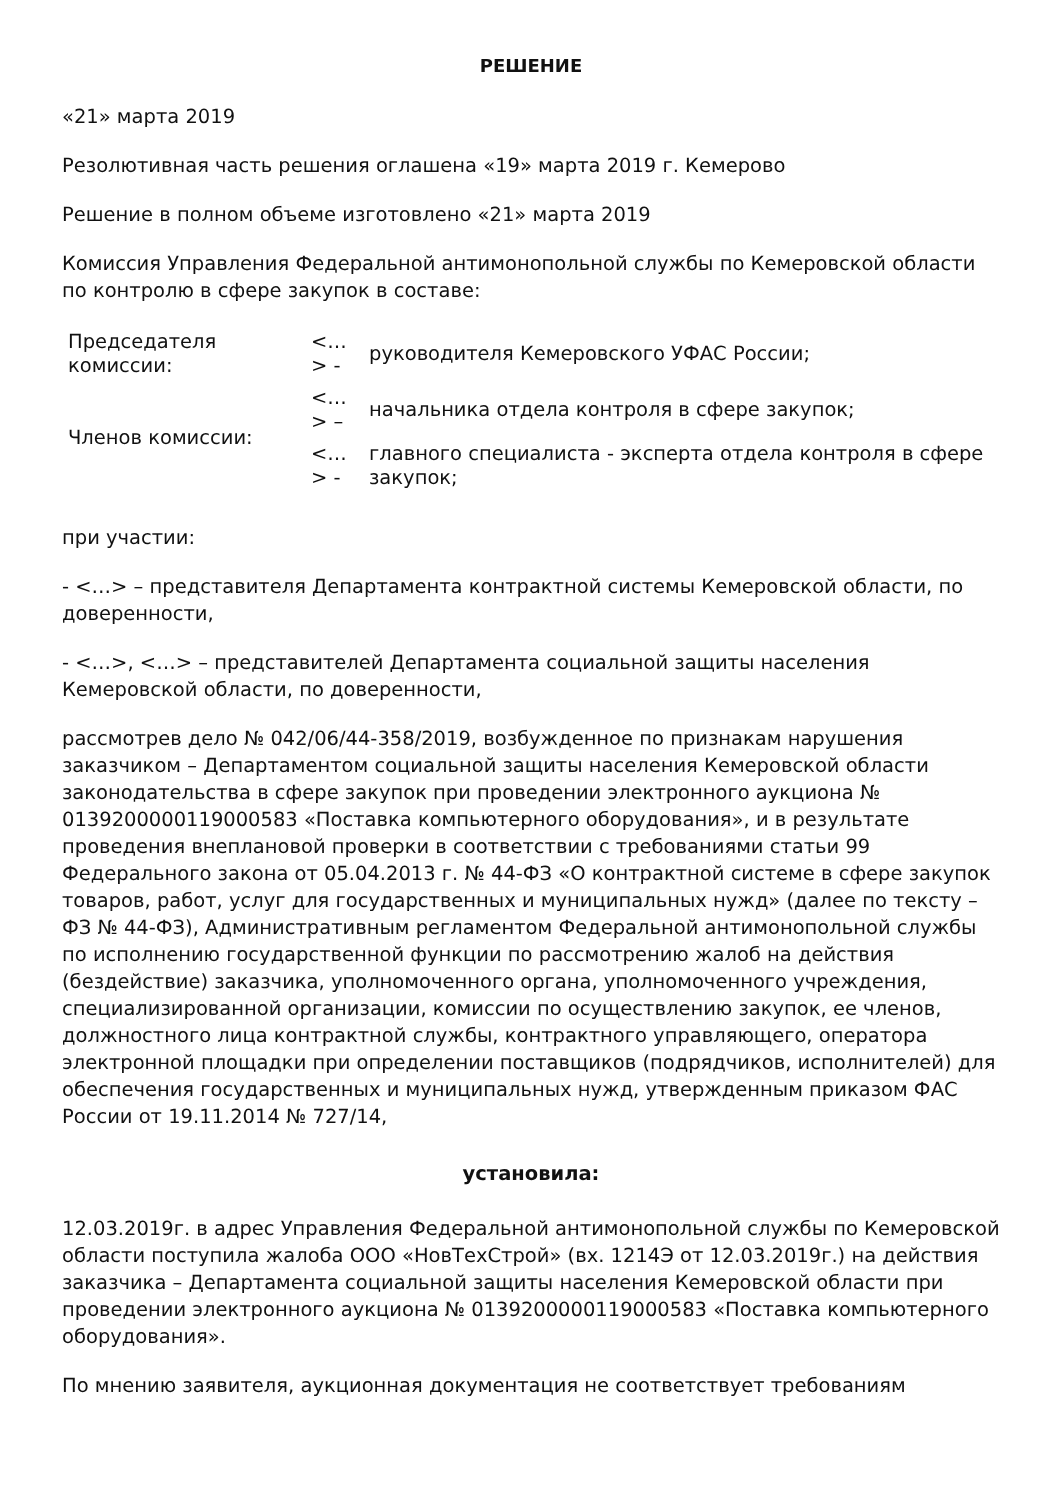РЕШЕНИЕ
«21» марта 2019
Резолютивная часть решения оглашена «19» марта 2019 г. Кемерово
Решение в полном объеме изготовлено «21» марта 2019
Комиссия Управления Федеральной антимонопольной службы по Кемеровской области по контролю в сфере закупок в составе:
| Председателя комиссии: | <…> - | руководителя Кемеровского УФАС России; |
| Членов комиссии: | <…> – | начальника отдела контроля в сфере закупок; |
| | <…> - | главного специалиста - эксперта отдела контроля в сфере закупок; |
при участии:
- <…> – представителя Департамента контрактной системы Кемеровской области, по доверенности,
- <…>, <…> – представителей Департамента социальной защиты населения Кемеровской области, по доверенности,
рассмотрев дело № 042/06/44-358/2019, возбужденное по признакам нарушения заказчиком – Департаментом социальной защиты населения Кемеровской области законодательства в сфере закупок при проведении электронного аукциона № 0139200000119000583 «Поставка компьютерного оборудования», и в результате проведения внеплановой проверки в соответствии с требованиями статьи 99 Федерального закона от 05.04.2013 г. № 44-ФЗ «О контрактной системе в сфере закупок товаров, работ, услуг для государственных и муниципальных нужд» (далее по тексту – ФЗ № 44-ФЗ), Административным регламентом Федеральной антимонопольной службы по исполнению государственной функции по рассмотрению жалоб на действия (бездействие) заказчика, уполномоченного органа, уполномоченного учреждения, специализированной организации, комиссии по осуществлению закупок, ее членов, должностного лица контрактной службы, контрактного управляющего, оператора электронной площадки при определении поставщиков (подрядчиков, исполнителей) для обеспечения государственных и муниципальных нужд, утвержденным приказом ФАС России от 19.11.2014 № 727/14,
установила:
12.03.2019г. в адрес Управления Федеральной антимонопольной службы по Кемеровской области поступила жалоба ООО «НовТехСтрой» (вх. 1214Э от 12.03.2019г.) на действия заказчика – Департамента социальной защиты населения Кемеровской области при проведении электронного аукциона № 0139200000119000583 «Поставка компьютерного оборудования».
По мнению заявителя, аукционная документация не соответствует требованиям